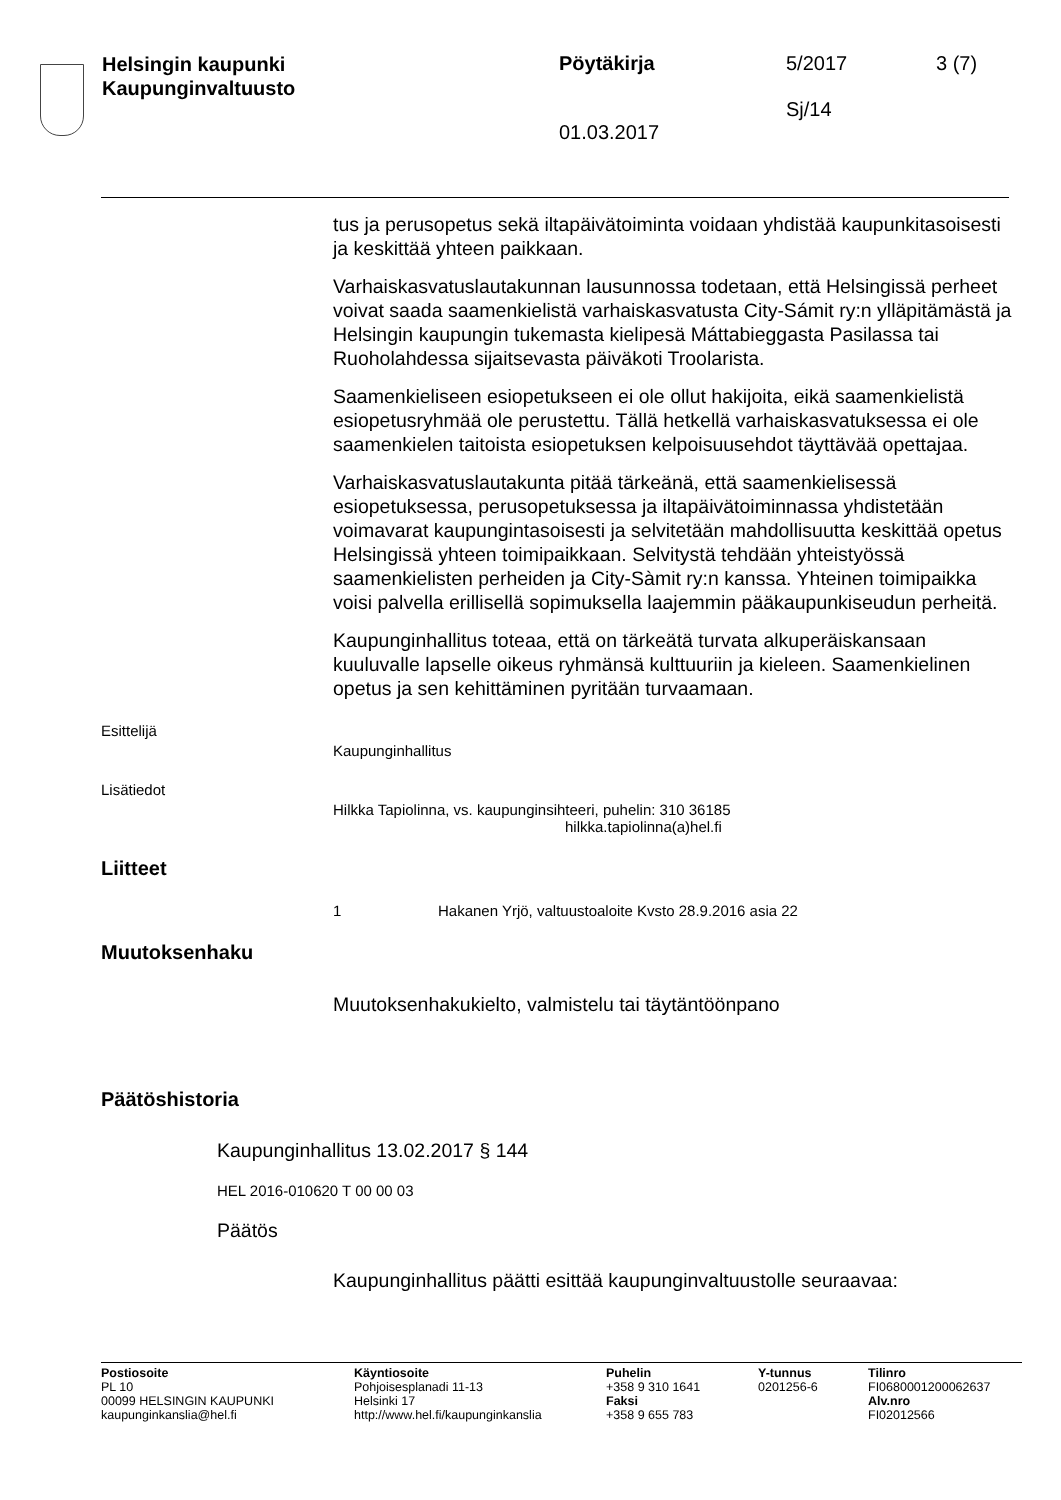Helsingin kaupunki
Kaupunginvaltuusto
Pöytäkirja
01.03.2017
5/2017
Sj/14
3 (7)
tus ja perusopetus sekä iltapäivätoiminta voidaan yhdistää kaupunkitasoisesti ja keskittää yhteen paikkaan.
Varhaiskasvatuslautakunnan lausunnossa todetaan, että Helsingissä perheet voivat saada saamenkielistä varhaiskasvatusta City-Sámit ry:n ylläpitämästä ja Helsingin kaupungin tukemasta kielipesä Máttabieggasta Pasilassa tai Ruoholahdessa sijaitsevasta päiväkoti Troolarista.
Saamenkieliseen esiopetukseen ei ole ollut hakijoita, eikä saamenkielistä esiopetusryhmää ole perustettu. Tällä hetkellä varhaiskasvatuksessa ei ole saamenkielen taitoista esiopetuksen kelpoisuusehdot täyttävää opettajaa.
Varhaiskasvatuslautakunta pitää tärkeänä, että saamenkielisessä esiopetuksessa, perusopetuksessa ja iltapäivätoiminnassa yhdistetään voimavarat kaupungintasoisesti ja selvitetään mahdollisuutta keskittää opetus Helsingissä yhteen toimipaikkaan. Selvitystä tehdään yhteistyössä saamenkielisten perheiden ja City-Sàmit ry:n kanssa. Yhteinen toimipaikka voisi palvella erillisellä sopimuksella laajemmin pääkaupunkiseudun perheitä.
Kaupunginhallitus toteaa, että on tärkeätä turvata alkuperäiskansaan kuuluvalle lapselle oikeus ryhmänsä kulttuuriin ja kieleen. Saamenkielinen opetus ja sen kehittäminen pyritään turvaamaan.
Esittelijä
Kaupunginhallitus
Lisätiedot
Hilkka Tapiolinna, vs. kaupunginsihteeri, puhelin: 310 36185
hilkka.tapiolinna(a)hel.fi
Liitteet
1 Hakanen Yrjö, valtuustoaloite Kvsto 28.9.2016 asia 22
Muutoksenhaku
Muutoksenhakukielto, valmistelu tai täytäntöönpano
Päätöshistoria
Kaupunginhallitus 13.02.2017 § 144
HEL 2016-010620 T 00 00 03
Päätös
Kaupunginhallitus päätti esittää kaupunginvaltuustolle seuraavaa:
Postiosoite
PL 10
00099 HELSINGIN KAUPUNKI
kaupunginkanslia@hel.fi
Käyntiosoite
Pohjoisesplanadi 11-13
Helsinki 17
http://www.hel.fi/kaupunginkanslia
Puhelin
+358 9 310 1641
Faksi
+358 9 655 783
Y-tunnus
0201256-6
Tilinro
FI0680001200062637
Alv.nro
FI02012566